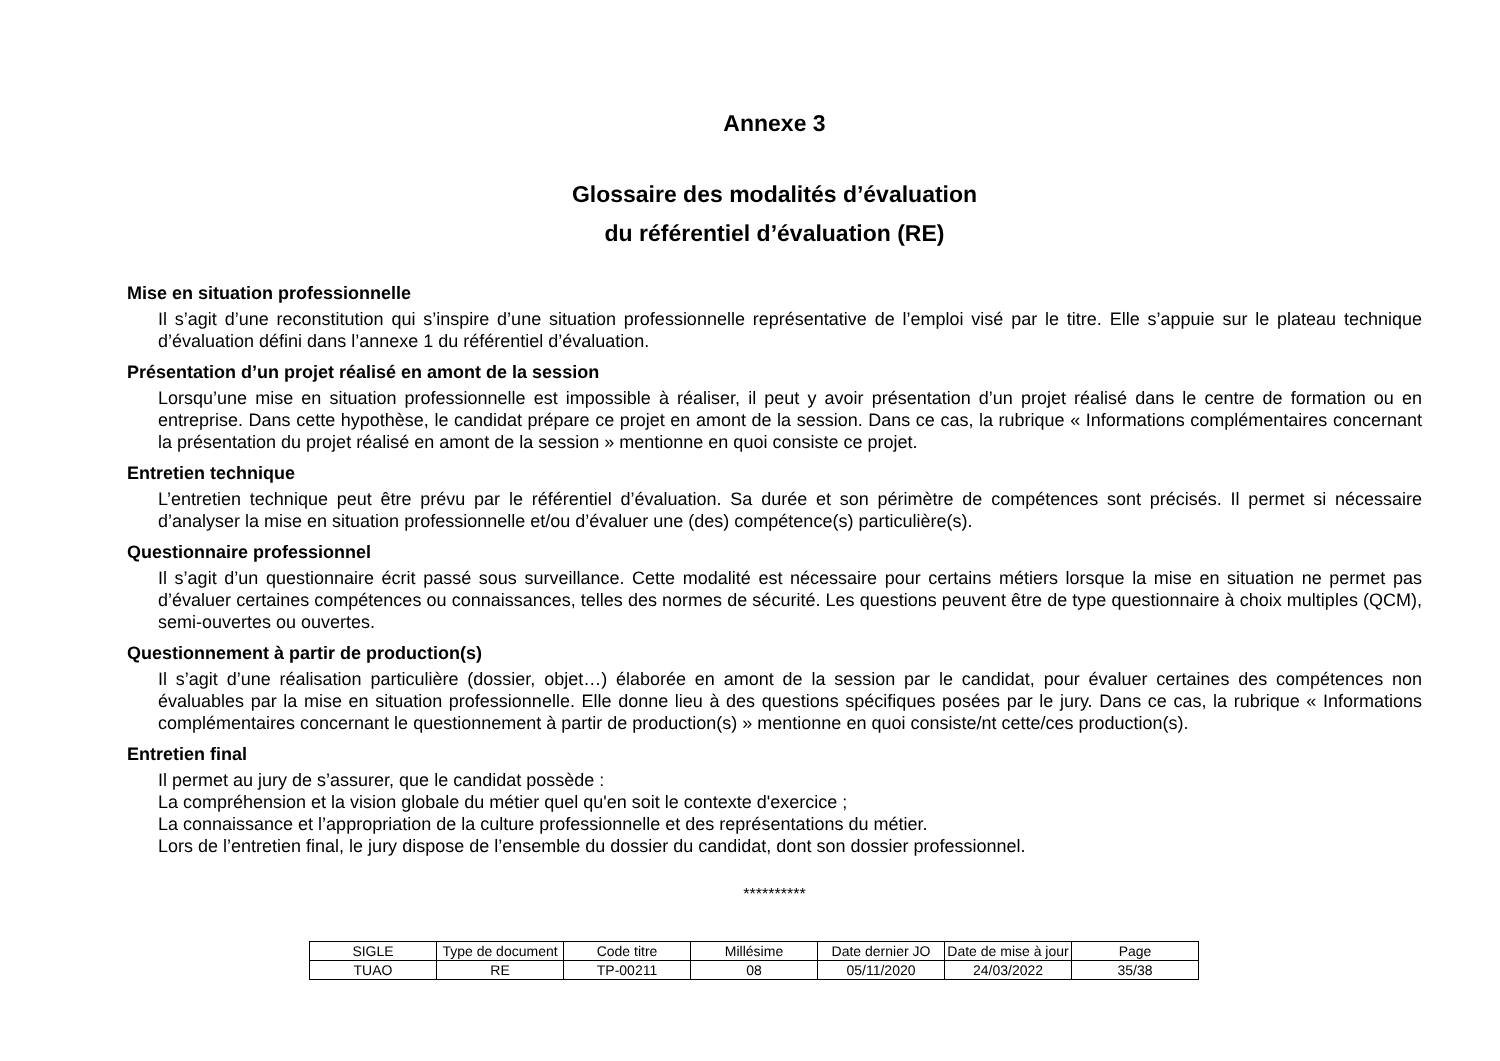Annexe 3
Glossaire des modalités d’évaluation
du référentiel d’évaluation (RE)
Mise en situation professionnelle
Il s’agit d’une reconstitution qui s’inspire d’une situation professionnelle représentative de l’emploi visé par le titre. Elle s’appuie sur le plateau technique d’évaluation défini dans l’annexe 1 du référentiel d’évaluation.
Présentation d’un projet réalisé en amont de la session
Lorsqu’une mise en situation professionnelle est impossible à réaliser, il peut y avoir présentation d’un projet réalisé dans le centre de formation ou en entreprise. Dans cette hypothèse, le candidat prépare ce projet en amont de la session. Dans ce cas, la rubrique « Informations complémentaires concernant la présentation du projet réalisé en amont de la session » mentionne en quoi consiste ce projet.
Entretien technique
L’entretien technique peut être prévu par le référentiel d’évaluation. Sa durée et son périmètre de compétences sont précisés. Il permet si nécessaire d’analyser la mise en situation professionnelle et/ou d’évaluer une (des) compétence(s) particulière(s).
Questionnaire professionnel
Il s’agit d’un questionnaire écrit passé sous surveillance. Cette modalité est nécessaire pour certains métiers lorsque la mise en situation ne permet pas d’évaluer certaines compétences ou connaissances, telles des normes de sécurité. Les questions peuvent être de type questionnaire à choix multiples (QCM), semi-ouvertes ou ouvertes.
Questionnement à partir de production(s)
Il s’agit d’une réalisation particulière (dossier, objet…) élaborée en amont de la session par le candidat, pour évaluer certaines des compétences non évaluables par la mise en situation professionnelle. Elle donne lieu à des questions spécifiques posées par le jury. Dans ce cas, la rubrique « Informations complémentaires concernant le questionnement à partir de production(s) » mentionne en quoi consiste/nt cette/ces production(s).
Entretien final
Il permet au jury de s’assurer, que le candidat possède :
La compréhension et la vision globale du métier quel qu'en soit le contexte d'exercice ;
La connaissance et l’appropriation de la culture professionnelle et des représentations du métier.
Lors de l’entretien final, le jury dispose de l’ensemble du dossier du candidat, dont son dossier professionnel.
**********
| SIGLE | Type de document | Code titre | Millésime | Date dernier JO | Date de mise à jour | Page |
| TUAO | RE | TP-00211 | 08 | 05/11/2020 | 24/03/2022 | 35/38 |